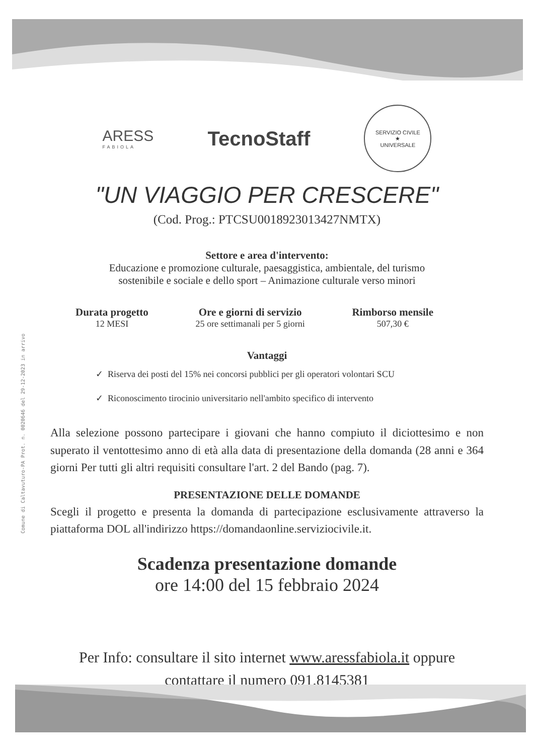Comune di Caltavuturo-PA Prot. n. 0020646 del 29-12-2023 in arrivo
ARESS
FABIOLA
TecnoStaff
SERVIZIO CIVILE
★
UNIVERSALE
"UN VIAGGIO PER CRESCERE"
(Cod. Prog.: PTCSU0018923013427NMTX)
Settore e area d'intervento:
Educazione e promozione culturale, paesaggistica, ambientale, del turismo
sostenibile e sociale e dello sport – Animazione culturale verso minori
Durata progetto
12 MESI
Ore e giorni di servizio
25 ore settimanali per 5 giorni
Rimborso mensile
507,30 €
Vantaggi
✓ Riserva dei posti del 15% nei concorsi pubblici per gli operatori volontari SCU
✓ Riconoscimento tirocinio universitario nell'ambito specifico di intervento
Alla selezione possono partecipare i giovani che hanno compiuto il diciottesimo e non superato il ventottesimo anno di età alla data di presentazione della domanda (28 anni e 364 giorni Per tutti gli altri requisiti consultare l'art. 2 del Bando (pag. 7).
PRESENTAZIONE DELLE DOMANDE
Scegli il progetto e presenta la domanda di partecipazione esclusivamente attraverso la piattaforma DOL all'indirizzo https://domandaonline.serviziocivile.it.
Scadenza presentazione domande
ore 14:00 del 15 febbraio 2024
Per Info: consultare il sito internet www.aressfabiola.it oppure
contattare il numero 091.8145381